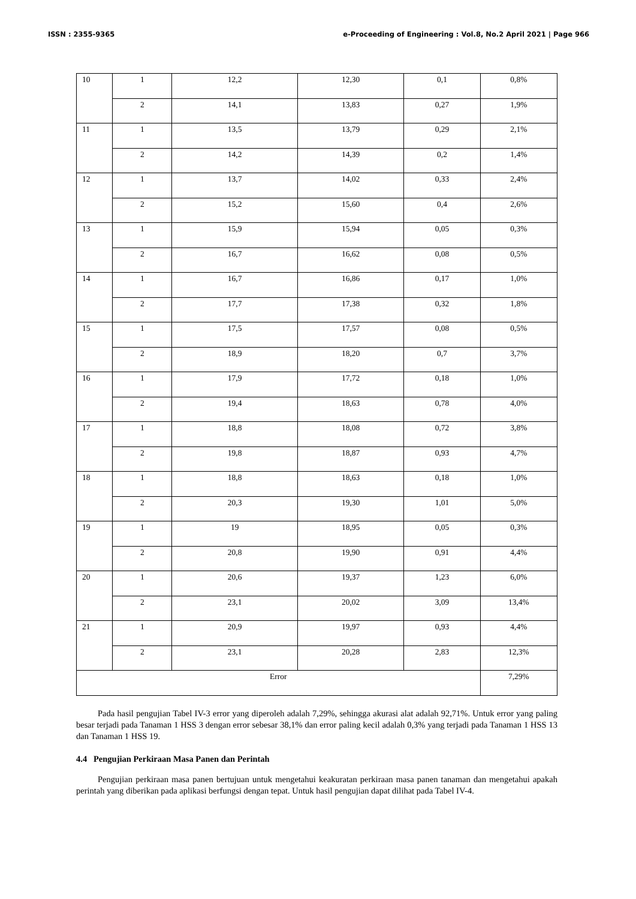ISSN : 2355-9365 e-Proceeding of Engineering : Vol.8, No.2 April 2021 | Page 966
| 10 | 1 | 12,2 | 12,30 | 0,1 | 0,8% |
| | 2 | 14,1 | 13,83 | 0,27 | 1,9% |
| 11 | 1 | 13,5 | 13,79 | 0,29 | 2,1% |
| | 2 | 14,2 | 14,39 | 0,2 | 1,4% |
| 12 | 1 | 13,7 | 14,02 | 0,33 | 2,4% |
| | 2 | 15,2 | 15,60 | 0,4 | 2,6% |
| 13 | 1 | 15,9 | 15,94 | 0,05 | 0,3% |
| | 2 | 16,7 | 16,62 | 0,08 | 0,5% |
| 14 | 1 | 16,7 | 16,86 | 0,17 | 1,0% |
| | 2 | 17,7 | 17,38 | 0,32 | 1,8% |
| 15 | 1 | 17,5 | 17,57 | 0,08 | 0,5% |
| | 2 | 18,9 | 18,20 | 0,7 | 3,7% |
| 16 | 1 | 17,9 | 17,72 | 0,18 | 1,0% |
| | 2 | 19,4 | 18,63 | 0,78 | 4,0% |
| 17 | 1 | 18,8 | 18,08 | 0,72 | 3,8% |
| | 2 | 19,8 | 18,87 | 0,93 | 4,7% |
| 18 | 1 | 18,8 | 18,63 | 0,18 | 1,0% |
| | 2 | 20,3 | 19,30 | 1,01 | 5,0% |
| 19 | 1 | 19 | 18,95 | 0,05 | 0,3% |
| | 2 | 20,8 | 19,90 | 0,91 | 4,4% |
| 20 | 1 | 20,6 | 19,37 | 1,23 | 6,0% |
| | 2 | 23,1 | 20,02 | 3,09 | 13,4% |
| 21 | 1 | 20,9 | 19,97 | 0,93 | 4,4% |
| | 2 | 23,1 | 20,28 | 2,83 | 12,3% |
| Error | | | | | 7,29% |
Pada hasil pengujian Tabel IV-3 error yang diperoleh adalah 7,29%, sehingga akurasi alat adalah 92,71%. Untuk error yang paling besar terjadi pada Tanaman 1 HSS 3 dengan error sebesar 38,1% dan error paling kecil adalah 0,3% yang terjadi pada Tanaman 1 HSS 13 dan Tanaman 1 HSS 19.
4.4 Pengujian Perkiraan Masa Panen dan Perintah
Pengujian perkiraan masa panen bertujuan untuk mengetahui keakuratan perkiraan masa panen tanaman dan mengetahui apakah perintah yang diberikan pada aplikasi berfungsi dengan tepat. Untuk hasil pengujian dapat dilihat pada Tabel IV-4.